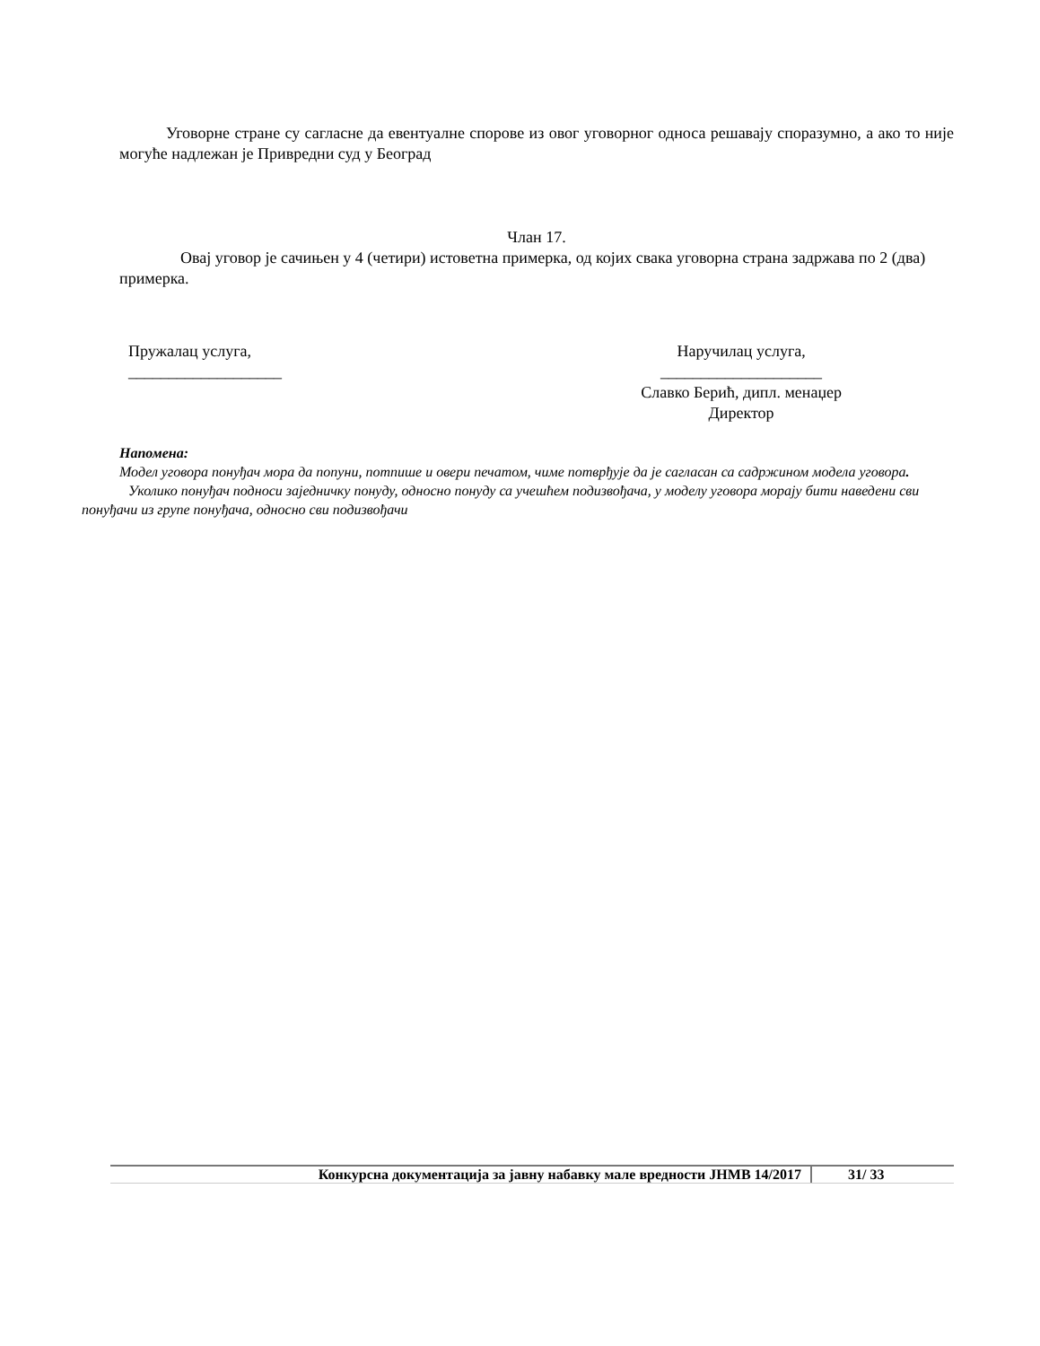Уговорне стране су сагласне да евентуалне спорове из овог уговорног односа решавају споразумно, а ако то није могуће надлежан је Привредни суд у Београд
Члан 17.
Овај уговор је сачињен у 4 (четири) истоветна примерка, од којих свака уговорна страна задржава по 2 (два) примерка.
Пружалац услуга,
___________________
Наручилац услуга,
____________________
Славко Берић, дипл. менаџер
Директор
Напомена:
Модел уговора понуђач мора да попуни, потпише и овери печатом, чиме потврђује да је сагласан са садржином модела уговора.
Уколико понуђач подноси заједничку понуду, односно понуду са учешћем подизвођача, у моделу уговора морају бити наведени сви понуђачи из групе понуђача, односно сви подизвођачи
Конкурсна документација за јавну набавку мале вредности ЈНМВ 14/2017 31/ 33